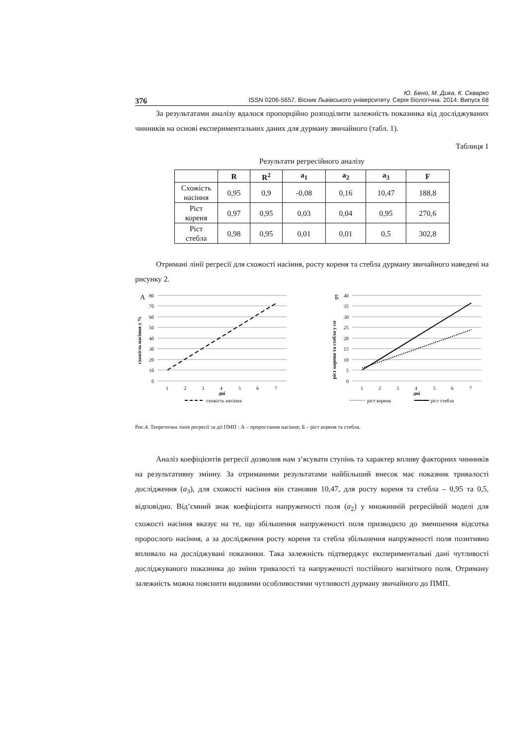Ю. Бено, М. Дика, К. Скварко
376 ISSN 0206-5657. Вісник Львівського університету. Серія біологічна. 2014. Випуск 68
За результатами аналізу вдалося пропорційно розподілити залежність показника від досліджуваних чинників на основі експериментальних даних для дурману звичайного (табл. 1).
Таблиця 1
Результати регресійного аналізу
| | R | R<sup>2</sup> | a<sub>1</sub> | a<sub>2</sub> | a<sub>3</sub> | F |
| --- | --- | --- | --- | --- | --- | --- |
| Схожість насіння | 0,95 | 0,9 | -0,08 | 0,16 | 10,47 | 188,8 |
| Ріст кореня | 0,97 | 0,95 | 0,03 | 0,04 | 0,95 | 270,6 |
| Ріст стебла | 0,98 | 0,95 | 0,01 | 0,01 | 0,5 | 302,8 |
Отримані лінії регресії для схожості насіння, росту кореня та стебла дурману звичайного наведені на рисунку 2.
А
80
70
60
50
40
30
20
10
0
1
2
3
4
5
6
7
дні
схожість насіння у %
схожість насіння
Б
40
35
30
25
20
15
10
5
0
1
2
3
4
5
6
7
дні
ріст кореня та стебла у см
ріст кореня
ріст стебла
Рис.4. Теоретична лінія регресії за дії ПМП : А – проростання насіння; Б – ріст кореня та стебла.
Аналіз коефіцієнтів регресії дозволив нам з’ясувати ступінь та характер впливу факторних чинників на результативну змінну. За отриманими результатами найбільший внесок має показник тривалості дослідження (a<sub>3</sub>), для схожості насіння він становив 10,47, для росту кореня та стебла – 0,95 та 0,5, відповідно. Від’ємний знак коефіцієнта напруженості поля (a<sub>2</sub>) у множинній регресійній моделі для схожості насіння вказує на те, що збільшення напруженості поля призводило до зменшення відсотка пророслого насіння, а за дослідження росту кореня та стебла збільшення напруженості поля позитивно впливало на досліджувані показники. Така залежність підтверджує експериментальні дані чутливості досліджуваного показника до зміни тривалості та напруженості постійного магнітного поля. Отриману залежність можна пояснити видовими особливостями чутливості дурману звичайного до ПМП.